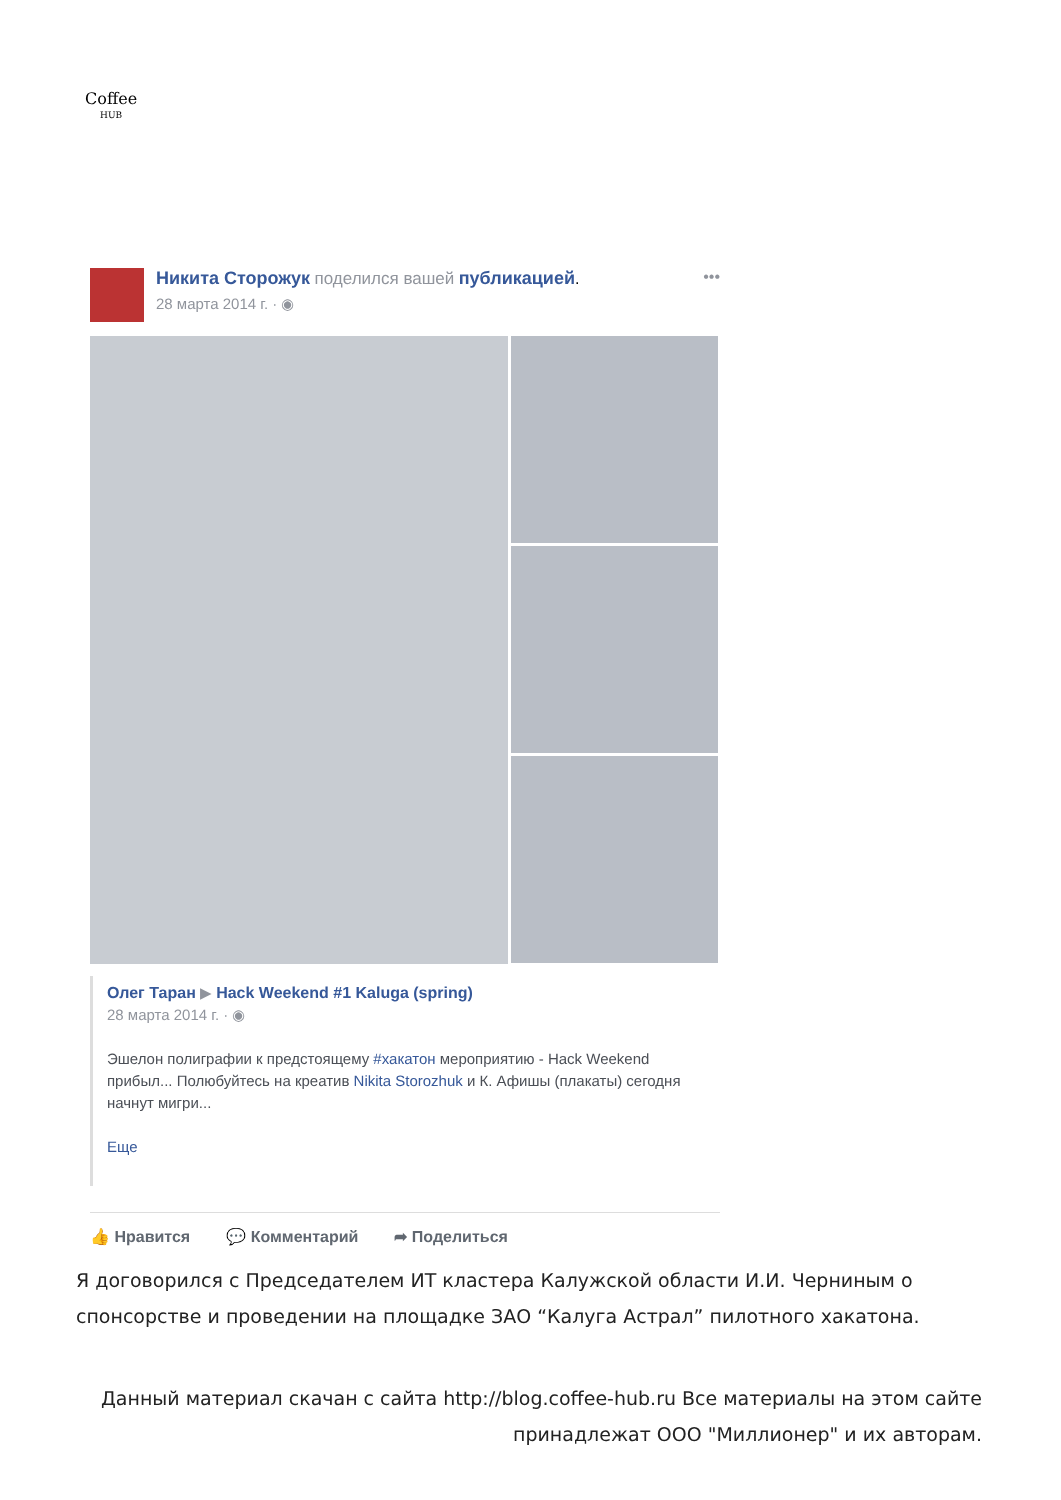Coffee
HUB
Никита Сторожук поделился вашей публикацией.
28 марта 2014 г. · ◉
•••
Олег Таран ▶ Hack Weekend #1 Kaluga (spring)
28 марта 2014 г. · ◉
Эшелон полиграфии к предстоящему #хакатон мероприятию - Hack Weekend прибыл... Полюбуйтесь на креатив Nikita Storozhuk и К. Афишы (плакаты) сегодня начнут мигри...
Еще
👍 Нравится 💬 Комментарий ➦ Поделиться
Я договорился с Председателем ИТ кластера Калужской области И.И. Черниным о спонсорстве и проведении на площадке ЗАО “Калуга Астрал” пилотного хакатона.
Данный материал скачан с сайта http://blog.coffee-hub.ru Все материалы на этом сайте принадлежат ООО "Миллионер" и их авторам.